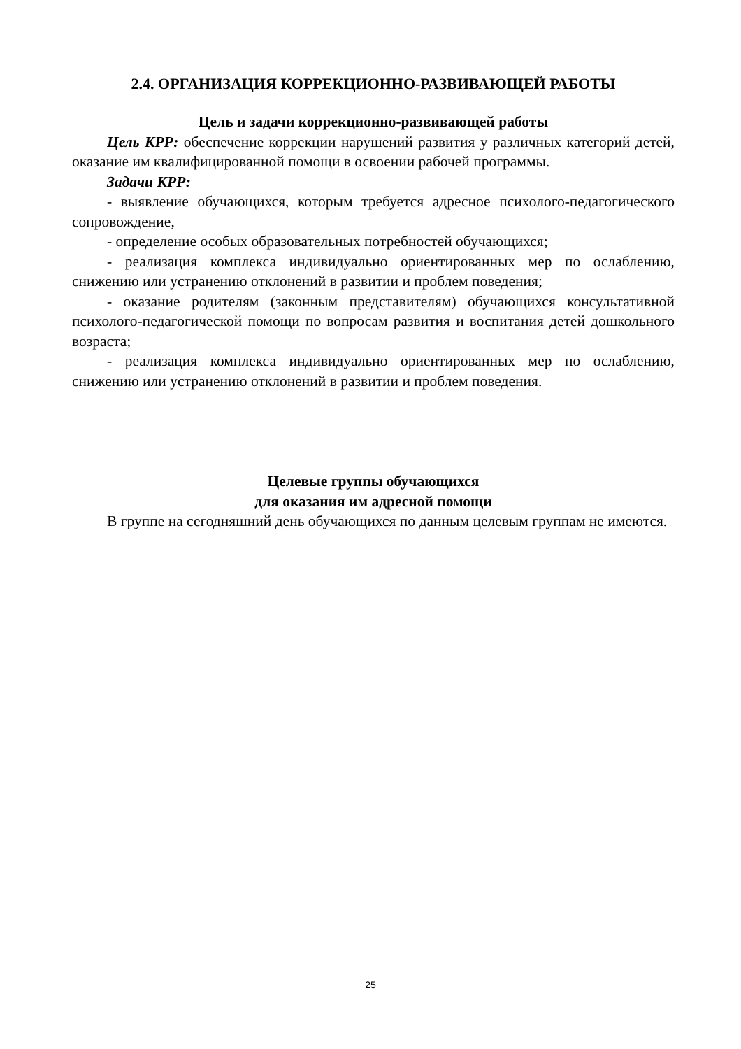2.4. ОРГАНИЗАЦИЯ КОРРЕКЦИОННО-РАЗВИВАЮЩЕЙ РАБОТЫ
Цель и задачи коррекционно-развивающей работы
Цель КРР: обеспечение коррекции нарушений развития у различных категорий детей, оказание им квалифицированной помощи в освоении рабочей программы.
Задачи КРР:
- выявление обучающихся, которым требуется адресное психолого-педагогического сопровождение,
- определение особых образовательных потребностей обучающихся;
- реализация комплекса индивидуально ориентированных мер по ослаблению, снижению или устранению отклонений в развитии и проблем поведения;
- оказание родителям (законным представителям) обучающихся консультативной психолого-педагогической помощи по вопросам развития и воспитания детей дошкольного возраста;
- реализация комплекса индивидуально ориентированных мер по ослаблению, снижению или устранению отклонений в развитии и проблем поведения.
Целевые группы обучающихся
для оказания им адресной помощи
В группе на сегодняшний день обучающихся по данным целевым группам не имеются.
25